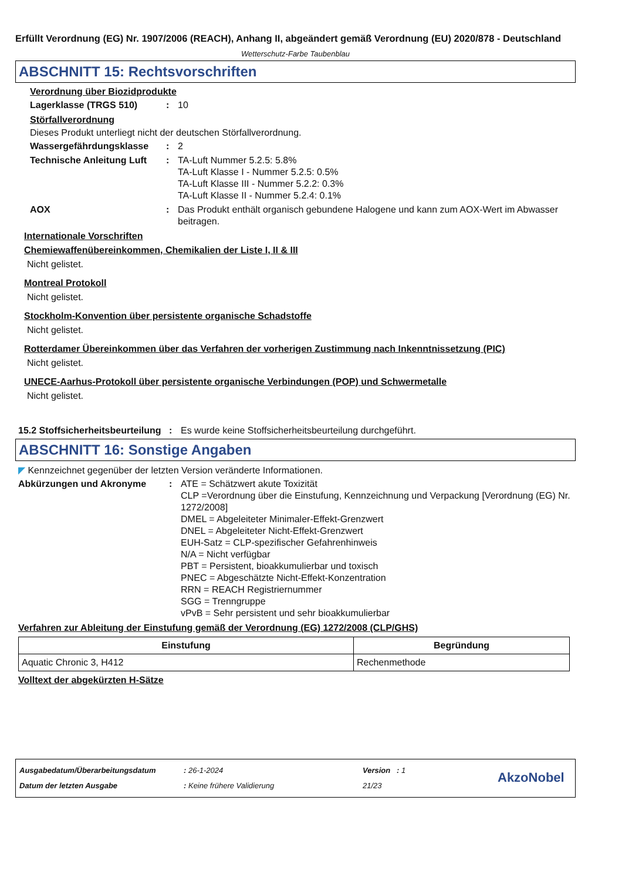Erfüllt Verordnung (EG) Nr. 1907/2006 (REACH), Anhang II, abgeändert gemäß Verordnung (EU) 2020/878 - Deutschland
Wetterschutz-Farbe Taubenblau
ABSCHNITT 15: Rechtsvorschriften
Verordnung über Biozidprodukte
Lagerklasse (TRGS 510) : 10
Störfallverordnung
Dieses Produkt unterliegt nicht der deutschen Störfallverordnung.
Wassergefährdungsklasse : 2
Technische Anleitung Luft
: TA-Luft Nummer 5.2.5: 5.8%
TA-Luft Klasse I - Nummer 5.2.5: 0.5%
TA-Luft Klasse III - Nummer 5.2.2: 0.3%
TA-Luft Klasse II - Nummer 5.2.4: 0.1%
AOX : Das Produkt enthält organisch gebundene Halogene und kann zum AOX-Wert im Abwasser beitragen.
Internationale Vorschriften
Chemiewaffenübereinkommen, Chemikalien der Liste I, II & III
Nicht gelistet.
Montreal Protokoll
Nicht gelistet.
Stockholm-Konvention über persistente organische Schadstoffe
Nicht gelistet.
Rotterdamer Übereinkommen über das Verfahren der vorherigen Zustimmung nach Inkenntnissetzung (PIC)
Nicht gelistet.
UNECE-Aarhus-Protokoll über persistente organische Verbindungen (POP) und Schwermetalle
Nicht gelistet.
15.2 Stoffsicherheitsbeurteilung
: Es wurde keine Stoffsicherheitsbeurteilung durchgeführt.
ABSCHNITT 16: Sonstige Angaben
◤ Kennzeichnet gegenüber der letzten Version veränderte Informationen.
Abkürzungen und Akronyme : ATE = Schätzwert akute Toxizität
CLP =Verordnung über die Einstufung, Kennzeichnung und Verpackung [Verordnung (EG) Nr. 1272/2008]
DMEL = Abgeleiteter Minimaler-Effekt-Grenzwert
DNEL = Abgeleiteter Nicht-Effekt-Grenzwert
EUH-Satz = CLP-spezifischer Gefahrenhinweis
N/A = Nicht verfügbar
PBT = Persistent, bioakkumulierbar und toxisch
PNEC = Abgeschätzte Nicht-Effekt-Konzentration
RRN = REACH Registriernummer
SGG = Trenngruppe
vPvB = Sehr persistent und sehr bioakkumulierbar
Verfahren zur Ableitung der Einstufung gemäß der Verordnung (EG) 1272/2008 (CLP/GHS)
| Einstufung | Begründung |
| --- | --- |
| Aquatic Chronic 3, H412 | Rechenmethode |
Volltext der abgekürzten H-Sätze
Ausgabedatum/Überarbeitungsdatum
Datum der letzten Ausgabe
: 26-1-2024
: Keine frühere Validierung
Version : 1
21/23
AkzoNobel